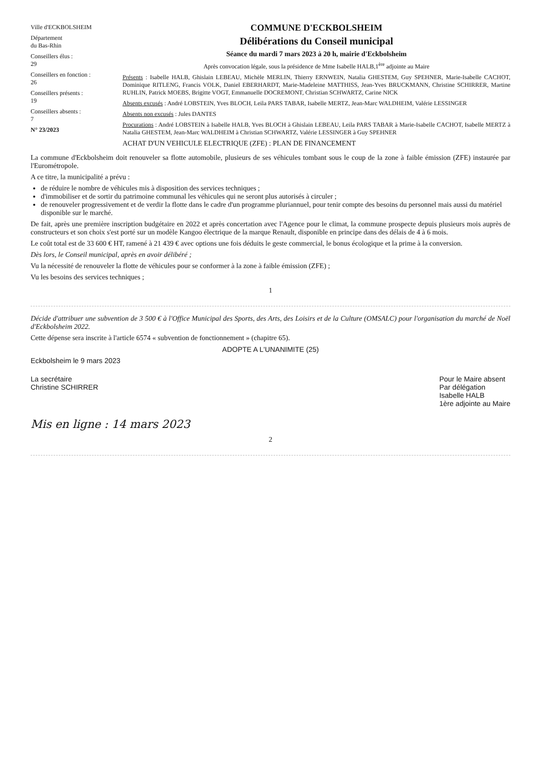Ville d'ECKBOLSHEIM
Département
du Bas-Rhin
Conseillers élus :
29
Conseillers en fonction :
26
Conseillers présents :
19
Conseillers absents :
7
N° 23/2023
COMMUNE D'ECKBOLSHEIM
Délibérations du Conseil municipal
Séance du mardi 7 mars 2023 à 20 h, mairie d'Eckbolsheim
Après convocation légale, sous la présidence de Mme Isabelle HALB,1<sup>ère</sup> adjointe au Maire
Présents : Isabelle HALB, Ghislain LEBEAU, Michèle MERLIN, Thierry ERNWEIN, Natalia GHESTEM, Guy SPEHNER, Marie-Isabelle CACHOT, Dominique RITLENG, Francis VOLK, Daniel EBERHARDT, Marie-Madeleine MATTHISS, Jean-Yves BRUCKMANN, Christine SCHIRRER, Martine RUHLIN, Patrick MOEBS, Brigitte VOGT, Emmanuelle DOCREMONT, Christian SCHWARTZ, Carine NICK
Absents excusés : André LOBSTEIN, Yves BLOCH, Leila PARS TABAR, Isabelle MERTZ, Jean-Marc WALDHEIM, Valérie LESSINGER
Absents non excusés : Jules DANTES
Procurations : André LOBSTEIN à Isabelle HALB, Yves BLOCH à Ghislain LEBEAU, Leila PARS TABAR à Marie-Isabelle CACHOT, Isabelle MERTZ à Natalia GHESTEM, Jean-Marc WALDHEIM à Christian SCHWARTZ, Valérie LESSINGER à Guy SPEHNER
ACHAT D'UN VEHICULE ELECTRIQUE (ZFE) : PLAN DE FINANCEMENT
La commune d'Eckbolsheim doit renouveler sa flotte automobile, plusieurs de ses véhicules tombant sous le coup de la zone à faible émission (ZFE) instaurée par l'Eurométropole.
A ce titre, la municipalité a prévu :
de réduire le nombre de véhicules mis à disposition des services techniques ;
d'immobiliser et de sortir du patrimoine communal les véhicules qui ne seront plus autorisés à circuler ;
de renouveler progressivement et de verdir la flotte dans le cadre d'un programme pluriannuel, pour tenir compte des besoins du personnel mais aussi du matériel disponible sur le marché.
De fait, après une première inscription budgétaire en 2022 et après concertation avec l'Agence pour le climat, la commune prospecte depuis plusieurs mois auprès de constructeurs et son choix s'est porté sur un modèle Kangoo électrique de la marque Renault, disponible en principe dans des délais de 4 à 6 mois.
Le coût total est de 33 600 € HT, ramené à 21 439 € avec options une fois déduits le geste commercial, le bonus écologique et la prime à la conversion.
Dès lors, le Conseil municipal, après en avoir délibéré ;
Vu la nécessité de renouveler la flotte de véhicules pour se conformer à la zone à faible émission (ZFE) ;
Vu les besoins des services techniques ;
1
Décide d'attribuer une subvention de 3 500 € à l'Office Municipal des Sports, des Arts, des Loisirs et de la Culture (OMSALC) pour l'organisation du marché de Noël d'Eckbolsheim 2022.
Cette dépense sera inscrite à l'article 6574 « subvention de fonctionnement » (chapitre 65).
ADOPTE A L'UNANIMITE (25)
Eckbolsheim le 9 mars 2023
La secrétaire
Christine SCHIRRER
Pour le Maire absent
Par délégation
Isabelle HALB
1ère adjointe au Maire
Mis en ligne : 14 mars 2023
2